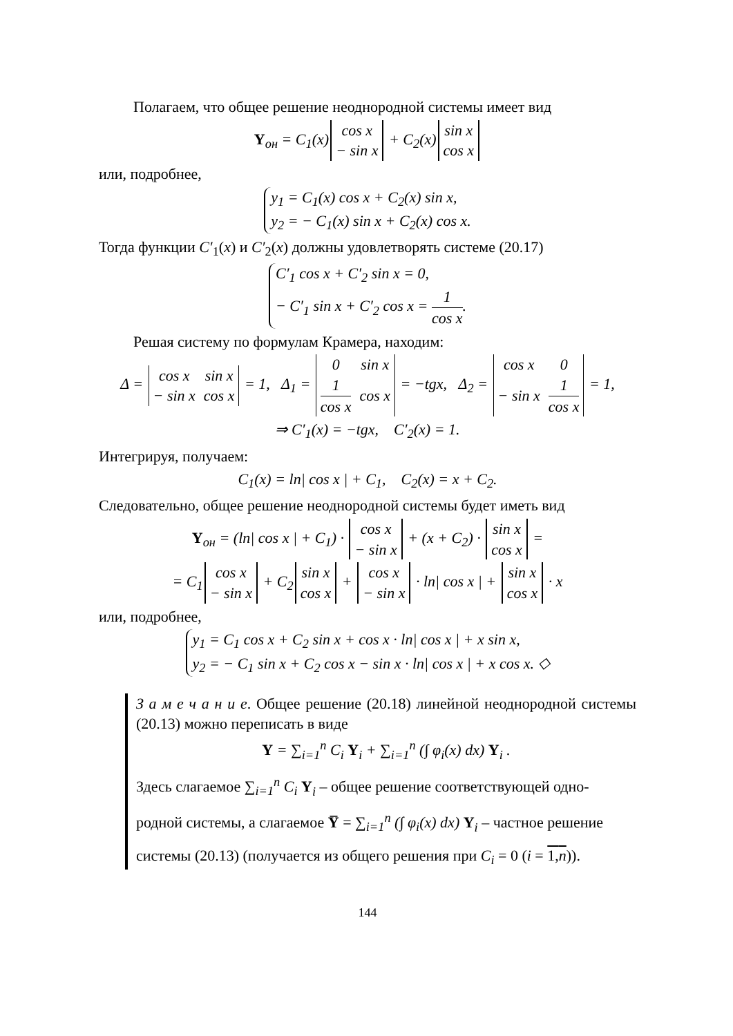Полагаем, что общее решение неоднородной системы имеет вид
Y<sub>он</sub> = C<sub>1</sub>(x)
| cos x |
| − sin x |
+ C<sub>2</sub>(x)
| sin x |
| cos x |
или, подробнее,
y<sub>1</sub> = C<sub>1</sub>(x) cos x + C<sub>2</sub>(x) sin x,
y<sub>2</sub> = − C<sub>1</sub>(x) sin x + C<sub>2</sub>(x) cos x.
Тогда функции C′<sub>1</sub>(x) и C′<sub>2</sub>(x) должны удовлетворять системе (20.17)
C′<sub>1</sub> cos x + C′<sub>2</sub> sin x = 0,
− C′<sub>1</sub> sin x + C′<sub>2</sub> cos x = 1 cos x.
Решая систему по формулам Крамера, находим:
Δ =
| cos x | sin x |
| − sin x | cos x |
= 1, Δ<sub>1</sub> =
| 0 | sin x |
| 1 cos x | cos x |
= −tgx, Δ<sub>2</sub> =
| cos x | 0 |
| − sin x | 1 cos x |
= 1,
⇒ C′<sub>1</sub>(x) = −tgx, C′<sub>2</sub>(x) = 1.
Интегрируя, получаем:
C<sub>1</sub>(x) = ln| cos x | + C<sub>1</sub>, C<sub>2</sub>(x) = x + C<sub>2</sub>.
Следовательно, общее решение неоднородной системы будет иметь вид
Y<sub>он</sub> = (ln| cos x | + C<sub>1</sub>) ·
| cos x |
| − sin x |
+ (x + C<sub>2</sub>) ·
| sin x |
| cos x |
=
= C<sub>1</sub>
| cos x |
| − sin x |
+ C<sub>2</sub>
| sin x |
| cos x |
+
| cos x |
| − sin x |
· ln| cos x | +
| sin x |
| cos x |
· x
или, подробнее,
y<sub>1</sub> = C<sub>1</sub> cos x + C<sub>2</sub> sin x + cos x · ln| cos x | + x sin x,
y<sub>2</sub> = − C<sub>1</sub> sin x + C<sub>2</sub> cos x − sin x · ln| cos x | + x cos x. ◇
З а м е ч а н и е. Общее решение (20.18) линейной неоднородной системы (20.13) можно переписать в виде
Y = ∑<sub>i=1</sub><sup>n</sup> C<sub>i</sub> Y<sub>i</sub> + ∑<sub>i=1</sub><sup>n</sup> (∫ φ<sub>i</sub>(x) dx) Y<sub>i</sub> .
Здесь слагаемое ∑<sub>i=1</sub><sup>n</sup> C<sub>i</sub> Y<sub>i</sub> – общее решение соответствующей одно-
родной системы, а слагаемое Y̅ = ∑<sub>i=1</sub><sup>n</sup> (∫ φ<sub>i</sub>(x) dx) Y<sub>i</sub> – частное решение
системы (20.13) (получается из общего решения при C<sub>i</sub> = 0 (i = 1,n)).
144